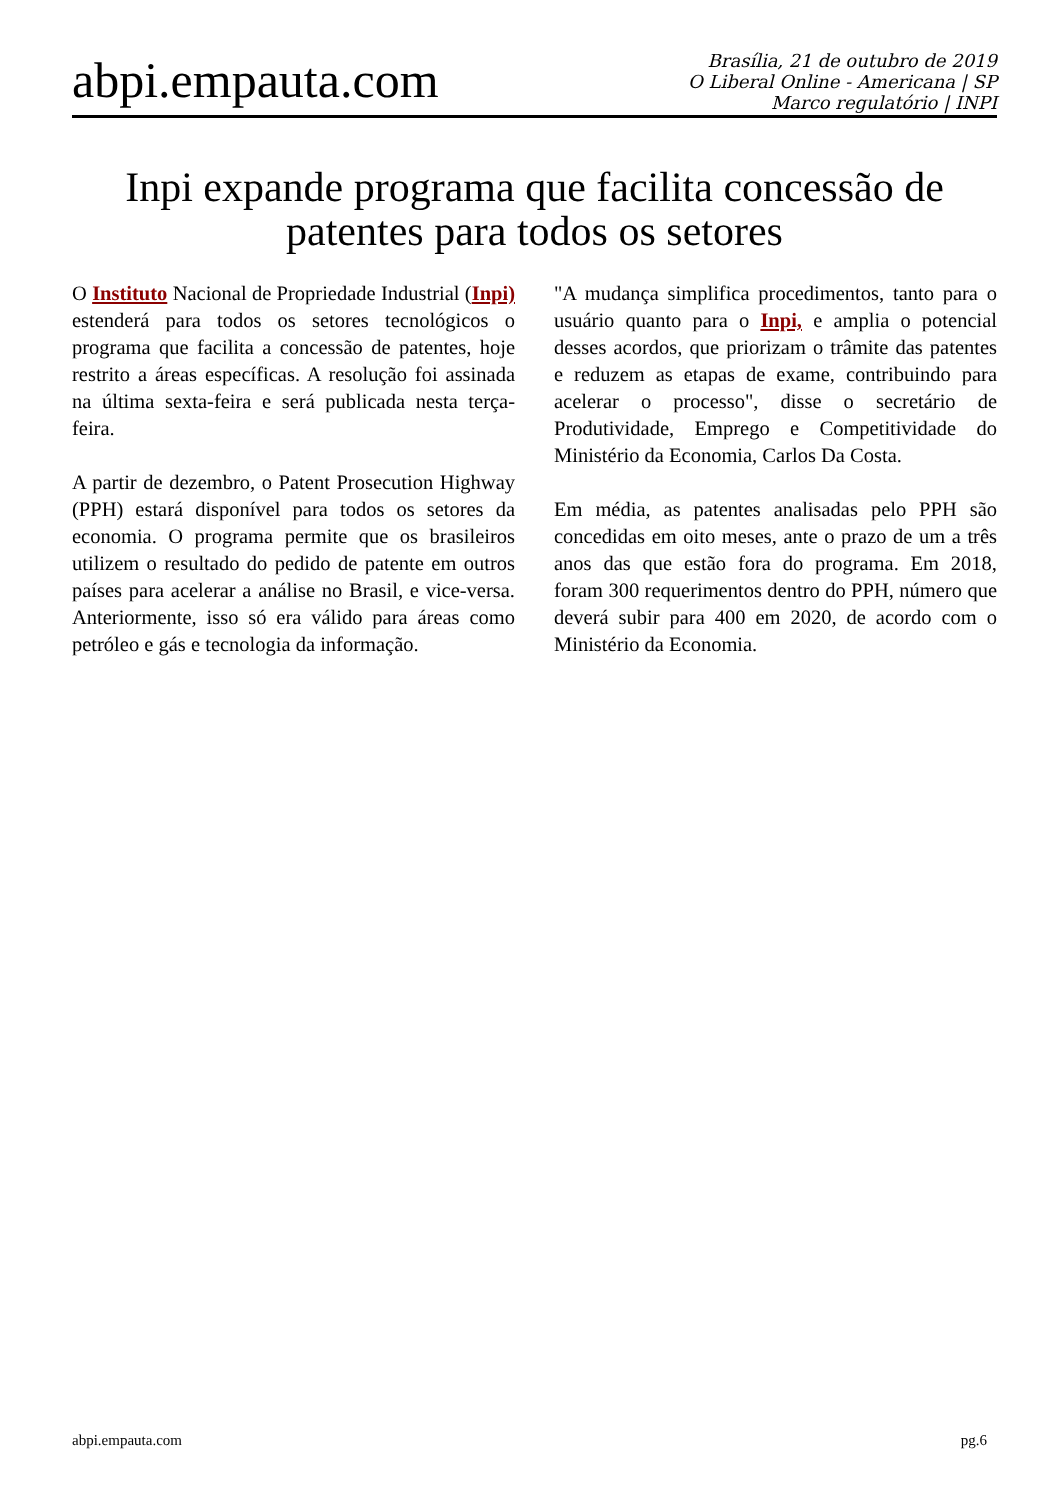abpi.empauta.com
Brasília, 21 de outubro de 2019
O Liberal Online - Americana | SP
Marco regulatório | INPI
Inpi expande programa que facilita concessão de patentes para todos os setores
O Instituto Nacional de Propriedade Industrial (Inpi) estenderá para todos os setores tecnológicos o programa que facilita a concessão de patentes, hoje restrito a áreas específicas. A resolução foi assinada na última sexta-feira e será publicada nesta terça-feira.
A partir de dezembro, o Patent Prosecution Highway (PPH) estará disponível para todos os setores da economia. O programa permite que os brasileiros utilizem o resultado do pedido de patente em outros países para acelerar a análise no Brasil, e vice-versa. Anteriormente, isso só era válido para áreas como petróleo e gás e tecnologia da informação.
"A mudança simplifica procedimentos, tanto para o usuário quanto para o Inpi, e amplia o potencial desses acordos, que priorizam o trâmite das patentes e reduzem as etapas de exame, contribuindo para acelerar o processo", disse o secretário de Produtividade, Emprego e Competitividade do Ministério da Economia, Carlos Da Costa.
Em média, as patentes analisadas pelo PPH são concedidas em oito meses, ante o prazo de um a três anos das que estão fora do programa. Em 2018, foram 300 requerimentos dentro do PPH, número que deverá subir para 400 em 2020, de acordo com o Ministério da Economia.
abpi.empauta.com pg.6